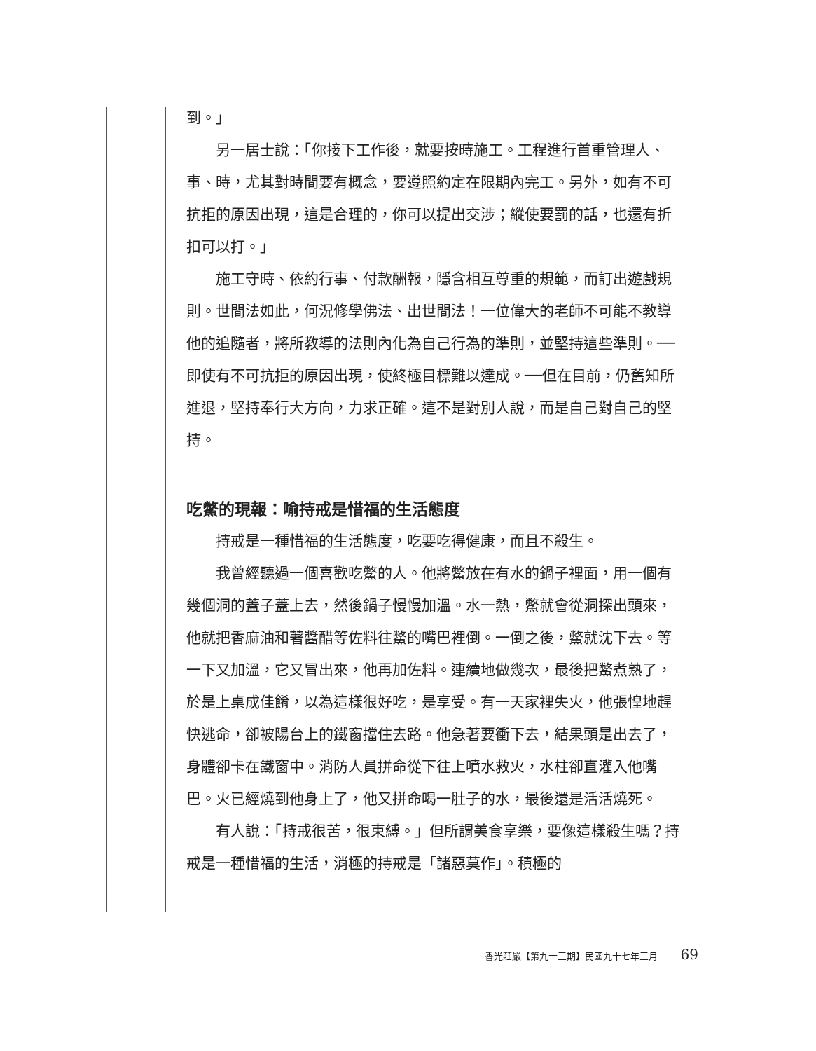到。」
另一居士說：「你接下工作後，就要按時施工。工程進行首重管理人、事、時，尤其對時間要有概念，要遵照約定在限期內完工。另外，如有不可抗拒的原因出現，這是合理的，你可以提出交涉；縱使要罰的話，也還有折扣可以打。」
施工守時、依約行事、付款酬報，隱含相互尊重的規範，而訂出遊戲規則。世間法如此，何況修學佛法、出世間法！一位偉大的老師不可能不教導他的追隨者，將所教導的法則內化為自己行為的準則，並堅持這些準則。──即使有不可抗拒的原因出現，使終極目標難以達成。──但在目前，仍舊知所進退，堅持奉行大方向，力求正確。這不是對別人說，而是自己對自己的堅持。
吃鱉的現報：喻持戒是惜福的生活態度
持戒是一種惜福的生活態度，吃要吃得健康，而且不殺生。
我曾經聽過一個喜歡吃鱉的人。他將鱉放在有水的鍋子裡面，用一個有幾個洞的蓋子蓋上去，然後鍋子慢慢加溫。水一熱，鱉就會從洞探出頭來，他就把香麻油和著醬醋等佐料往鱉的嘴巴裡倒。一倒之後，鱉就沈下去。等一下又加溫，它又冒出來，他再加佐料。連續地做幾次，最後把鱉煮熟了，於是上桌成佳餚，以為這樣很好吃，是享受。有一天家裡失火，他張惶地趕快逃命，卻被陽台上的鐵窗擋住去路。他急著要衝下去，結果頭是出去了，身體卻卡在鐵窗中。消防人員拼命從下往上噴水救火，水柱卻直灌入他嘴巴。火已經燒到他身上了，他又拼命喝一肚子的水，最後還是活活燒死。
有人說：「持戒很苦，很束縛。」但所謂美食享樂，要像這樣殺生嗎？持戒是一種惜福的生活，消極的持戒是「諸惡莫作」。積極的
香光莊嚴【第九十三期】民國九十七年三月 69